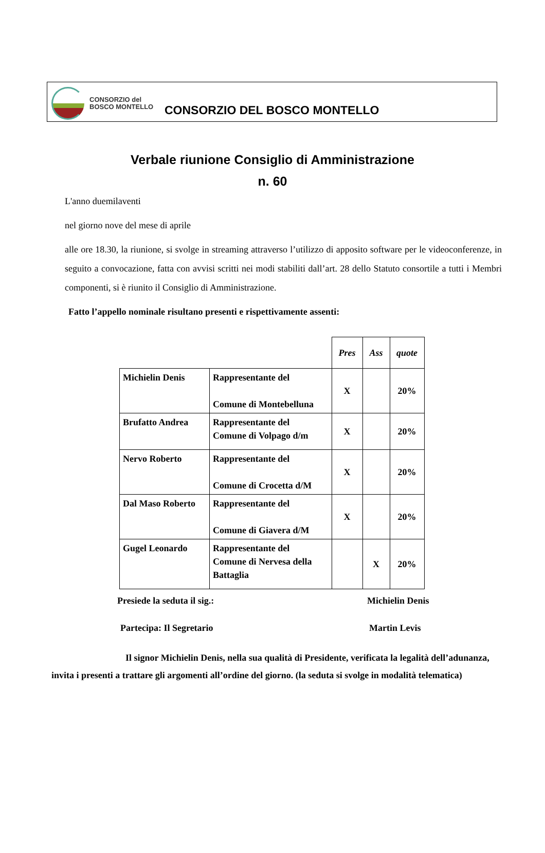CONSORZIO del
BOSCO MONTELLO
CONSORZIO DEL BOSCO MONTELLO
Verbale riunione Consiglio di Amministrazione
n. 60
L'anno duemilaventi
nel giorno nove del mese di aprile
alle ore 18.30, la riunione, si svolge in streaming attraverso l’utilizzo di apposito software per le videoconferenze, in seguito a convocazione, fatta con avvisi scritti nei modi stabiliti dall’art. 28 dello Statuto consortile a tutti i Membri componenti, si è riunito il Consiglio di Amministrazione.
Fatto l’appello nominale risultano presenti e rispettivamente assenti:
| | | Pres | Ass | quote |
| Michielin Denis | Rappresentante del Comune di Montebelluna | X | | 20% |
| Brufatto Andrea | Rappresentante del Comune di Volpago d/m | X | | 20% |
| Nervo Roberto | Rappresentante del Comune di Crocetta d/M | X | | 20% |
| Dal Maso Roberto | Rappresentante del Comune di Giavera d/M | X | | 20% |
| Gugel Leonardo | Rappresentante del Comune di Nervesa della Battaglia | | X | 20% |
Presiede la seduta il sig.: Michielin Denis
Partecipa: Il Segretario Martin Levis
Il signor Michielin Denis, nella sua qualità di Presidente, verificata la legalità dell’adunanza, invita i presenti a trattare gli argomenti all’ordine del giorno. (la seduta si svolge in modalità telematica)